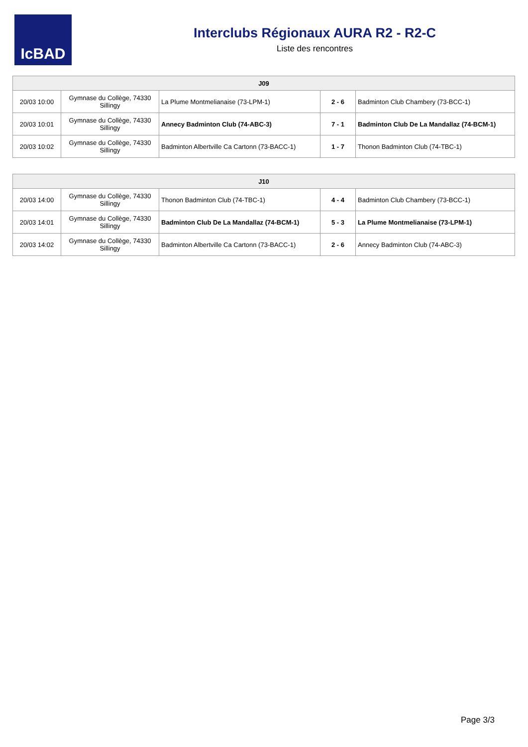IcBAD
Interclubs Régionaux AURA R2 - R2-C
Liste des rencontres
| J09 | | | | |
| --- | --- | --- | --- | --- |
| 20/03 10:00 | Gymnase du Collège, 74330 Sillingy | La Plume Montmelianaise (73-LPM-1) | 2 - 6 | Badminton Club Chambery (73-BCC-1) |
| 20/03 10:01 | Gymnase du Collège, 74330 Sillingy | Annecy Badminton Club (74-ABC-3) | 7 - 1 | Badminton Club De La Mandallaz (74-BCM-1) |
| 20/03 10:02 | Gymnase du Collège, 74330 Sillingy | Badminton Albertville Ca Cartonn (73-BACC-1) | 1 - 7 | Thonon Badminton Club (74-TBC-1) |
| J10 | | | | |
| --- | --- | --- | --- | --- |
| 20/03 14:00 | Gymnase du Collège, 74330 Sillingy | Thonon Badminton Club (74-TBC-1) | 4 - 4 | Badminton Club Chambery (73-BCC-1) |
| 20/03 14:01 | Gymnase du Collège, 74330 Sillingy | Badminton Club De La Mandallaz (74-BCM-1) | 5 - 3 | La Plume Montmelianaise (73-LPM-1) |
| 20/03 14:02 | Gymnase du Collège, 74330 Sillingy | Badminton Albertville Ca Cartonn (73-BACC-1) | 2 - 6 | Annecy Badminton Club (74-ABC-3) |
Page 3/3